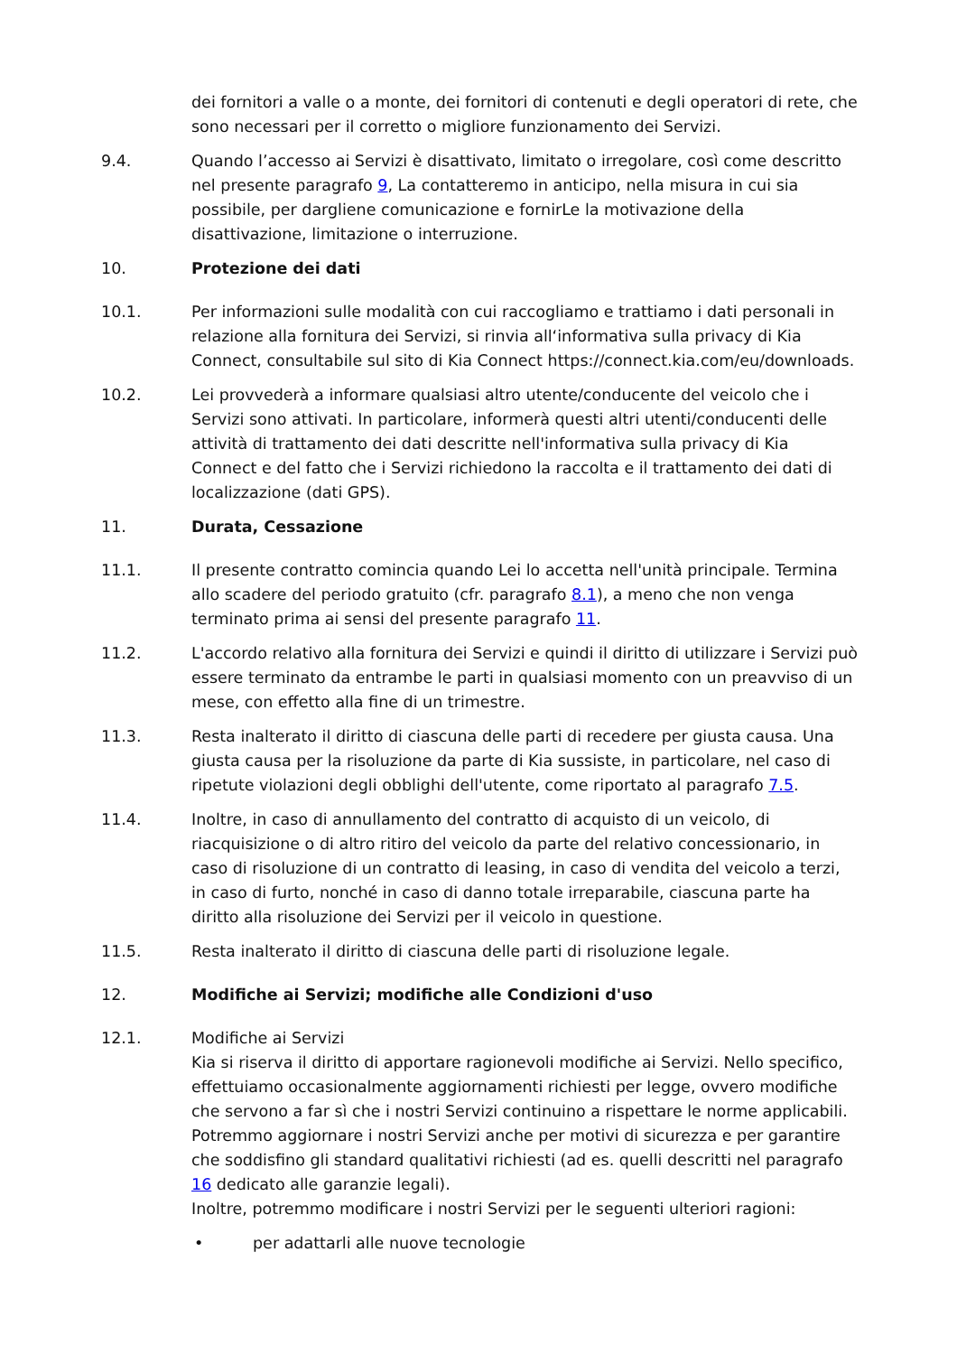dei fornitori a valle o a monte, dei fornitori di contenuti e degli operatori di rete, che sono necessari per il corretto o migliore funzionamento dei Servizi.
9.4. Quando l’accesso ai Servizi è disattivato, limitato o irregolare, così come descritto nel presente paragrafo 9, La contatteremo in anticipo, nella misura in cui sia possibile, per dargliene comunicazione e fornirLe la motivazione della disattivazione, limitazione o interruzione.
10. Protezione dei dati
10.1. Per informazioni sulle modalità con cui raccogliamo e trattiamo i dati personali in relazione alla fornitura dei Servizi, si rinvia all‘informativa sulla privacy di Kia Connect, consultabile sul sito di Kia Connect https://connect.kia.com/eu/downloads.
10.2. Lei provvederà a informare qualsiasi altro utente/conducente del veicolo che i Servizi sono attivati. In particolare, informerà questi altri utenti/conducenti delle attività di trattamento dei dati descritte nell'informativa sulla privacy di Kia Connect e del fatto che i Servizi richiedono la raccolta e il trattamento dei dati di localizzazione (dati GPS).
11. Durata, Cessazione
11.1. Il presente contratto comincia quando Lei lo accetta nell'unità principale. Termina allo scadere del periodo gratuito (cfr. paragrafo 8.1), a meno che non venga terminato prima ai sensi del presente paragrafo 11.
11.2. L'accordo relativo alla fornitura dei Servizi e quindi il diritto di utilizzare i Servizi può essere terminato da entrambe le parti in qualsiasi momento con un preavviso di un mese, con effetto alla fine di un trimestre.
11.3. Resta inalterato il diritto di ciascuna delle parti di recedere per giusta causa. Una giusta causa per la risoluzione da parte di Kia sussiste, in particolare, nel caso di ripetute violazioni degli obblighi dell'utente, come riportato al paragrafo 7.5.
11.4. Inoltre, in caso di annullamento del contratto di acquisto di un veicolo, di riacquisizione o di altro ritiro del veicolo da parte del relativo concessionario, in caso di risoluzione di un contratto di leasing, in caso di vendita del veicolo a terzi, in caso di furto, nonché in caso di danno totale irreparabile, ciascuna parte ha diritto alla risoluzione dei Servizi per il veicolo in questione.
11.5. Resta inalterato il diritto di ciascuna delle parti di risoluzione legale.
12. Modifiche ai Servizi; modifiche alle Condizioni d'uso
12.1. Modifiche ai Servizi
Kia si riserva il diritto di apportare ragionevoli modifiche ai Servizi. Nello specifico, effettuiamo occasionalmente aggiornamenti richiesti per legge, ovvero modifiche che servono a far sì che i nostri Servizi continuino a rispettare le norme applicabili. Potremmo aggiornare i nostri Servizi anche per motivi di sicurezza e per garantire che soddisfino gli standard qualitativi richiesti (ad es. quelli descritti nel paragrafo 16 dedicato alle garanzie legali).
Inoltre, potremmo modificare i nostri Servizi per le seguenti ulteriori ragioni:
• per adattarli alle nuove tecnologie